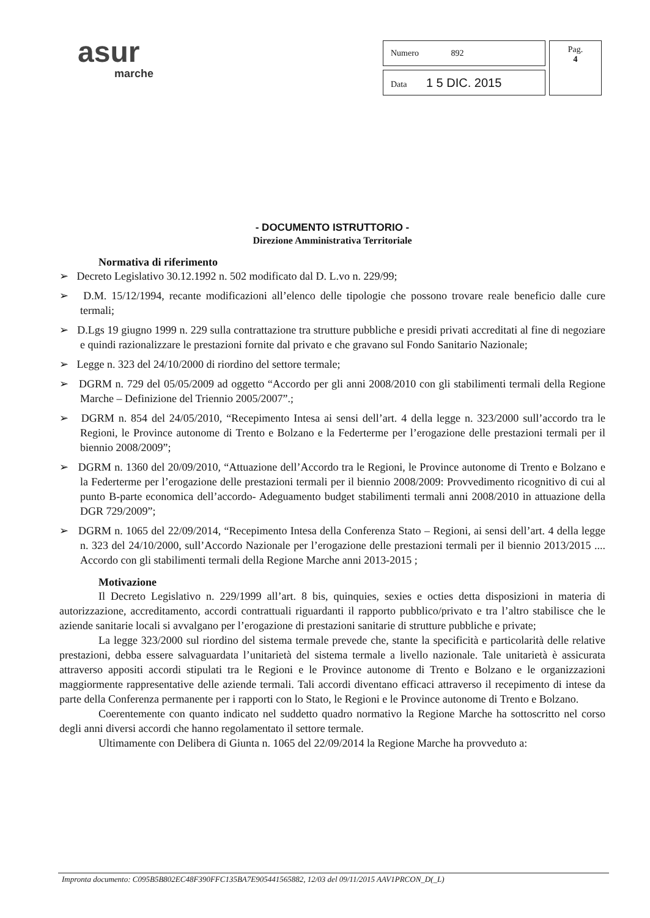asur
marche
| Numero 892 | Pag. 4 |
| Data 1 5 DIC. 2015 | |
- DOCUMENTO ISTRUTTORIO -
Direzione Amministrativa Territoriale
Normativa di riferimento
➢ Decreto Legislativo 30.12.1992 n. 502 modificato dal D. L.vo n. 229/99;
➢ D.M. 15/12/1994, recante modificazioni all’elenco delle tipologie che possono trovare reale beneficio dalle cure termali;
➢ D.Lgs 19 giugno 1999 n. 229 sulla contrattazione tra strutture pubbliche e presidi privati accreditati al fine di negoziare e quindi razionalizzare le prestazioni fornite dal privato e che gravano sul Fondo Sanitario Nazionale;
➢ Legge n. 323 del 24/10/2000 di riordino del settore termale;
➢ DGRM n. 729 del 05/05/2009 ad oggetto “Accordo per gli anni 2008/2010 con gli stabilimenti termali della Regione Marche – Definizione del Triennio 2005/2007”.;
➢ DGRM n. 854 del 24/05/2010, “Recepimento Intesa ai sensi dell’art. 4 della legge n. 323/2000 sull’accordo tra le Regioni, le Province autonome di Trento e Bolzano e la Federterme per l’erogazione delle prestazioni termali per il biennio 2008/2009”;
➢ DGRM n. 1360 del 20/09/2010, “Attuazione dell’Accordo tra le Regioni, le Province autonome di Trento e Bolzano e la Federterme per l’erogazione delle prestazioni termali per il biennio 2008/2009: Provvedimento ricognitivo di cui al punto B-parte economica dell’accordo- Adeguamento budget stabilimenti termali anni 2008/2010 in attuazione della DGR 729/2009”;
➢ DGRM n. 1065 del 22/09/2014, “Recepimento Intesa della Conferenza Stato – Regioni, ai sensi dell’art. 4 della legge n. 323 del 24/10/2000, sull’Accordo Nazionale per l’erogazione delle prestazioni termali per il biennio 2013/2015 .... Accordo con gli stabilimenti termali della Regione Marche anni 2013-2015 ;
Motivazione
Il Decreto Legislativo n. 229/1999 all’art. 8 bis, quinquies, sexies e octies detta disposizioni in materia di autorizzazione, accreditamento, accordi contrattuali riguardanti il rapporto pubblico/privato e tra l’altro stabilisce che le aziende sanitarie locali si avvalgano per l’erogazione di prestazioni sanitarie di strutture pubbliche e private;
La legge 323/2000 sul riordino del sistema termale prevede che, stante la specificità e particolarità delle relative prestazioni, debba essere salvaguardata l’unitarietà del sistema termale a livello nazionale. Tale unitarietà è assicurata attraverso appositi accordi stipulati tra le Regioni e le Province autonome di Trento e Bolzano e le organizzazioni maggiormente rappresentative delle aziende termali. Tali accordi diventano efficaci attraverso il recepimento di intese da parte della Conferenza permanente per i rapporti con lo Stato, le Regioni e le Province autonome di Trento e Bolzano.
Coerentemente con quanto indicato nel suddetto quadro normativo la Regione Marche ha sottoscritto nel corso degli anni diversi accordi che hanno regolamentato il settore termale.
Ultimamente con Delibera di Giunta n. 1065 del 22/09/2014 la Regione Marche ha provveduto a:
Impronta documento: C095B5B802EC48F390FFC135BA7E905441565882, 12/03 del 09/11/2015 AAV1PRCON_D(_L)